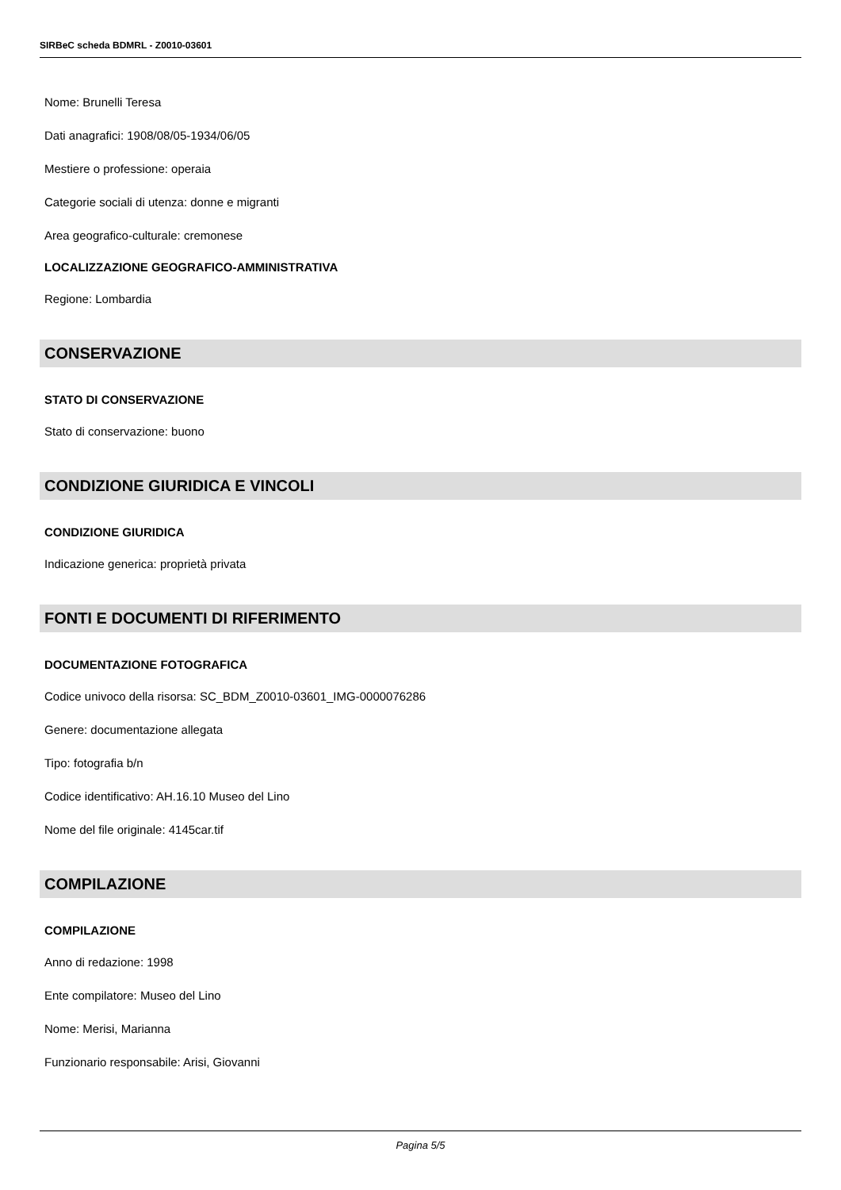SIRBeC scheda BDMRL - Z0010-03601
Nome: Brunelli Teresa
Dati anagrafici: 1908/08/05-1934/06/05
Mestiere o professione: operaia
Categorie sociali di utenza: donne e migranti
Area geografico-culturale: cremonese
LOCALIZZAZIONE GEOGRAFICO-AMMINISTRATIVA
Regione: Lombardia
CONSERVAZIONE
STATO DI CONSERVAZIONE
Stato di conservazione: buono
CONDIZIONE GIURIDICA E VINCOLI
CONDIZIONE GIURIDICA
Indicazione generica: proprietà privata
FONTI E DOCUMENTI DI RIFERIMENTO
DOCUMENTAZIONE FOTOGRAFICA
Codice univoco della risorsa: SC_BDM_Z0010-03601_IMG-0000076286
Genere: documentazione allegata
Tipo: fotografia b/n
Codice identificativo: AH.16.10 Museo del Lino
Nome del file originale: 4145car.tif
COMPILAZIONE
COMPILAZIONE
Anno di redazione: 1998
Ente compilatore: Museo del Lino
Nome: Merisi, Marianna
Funzionario responsabile: Arisi, Giovanni
Pagina 5/5